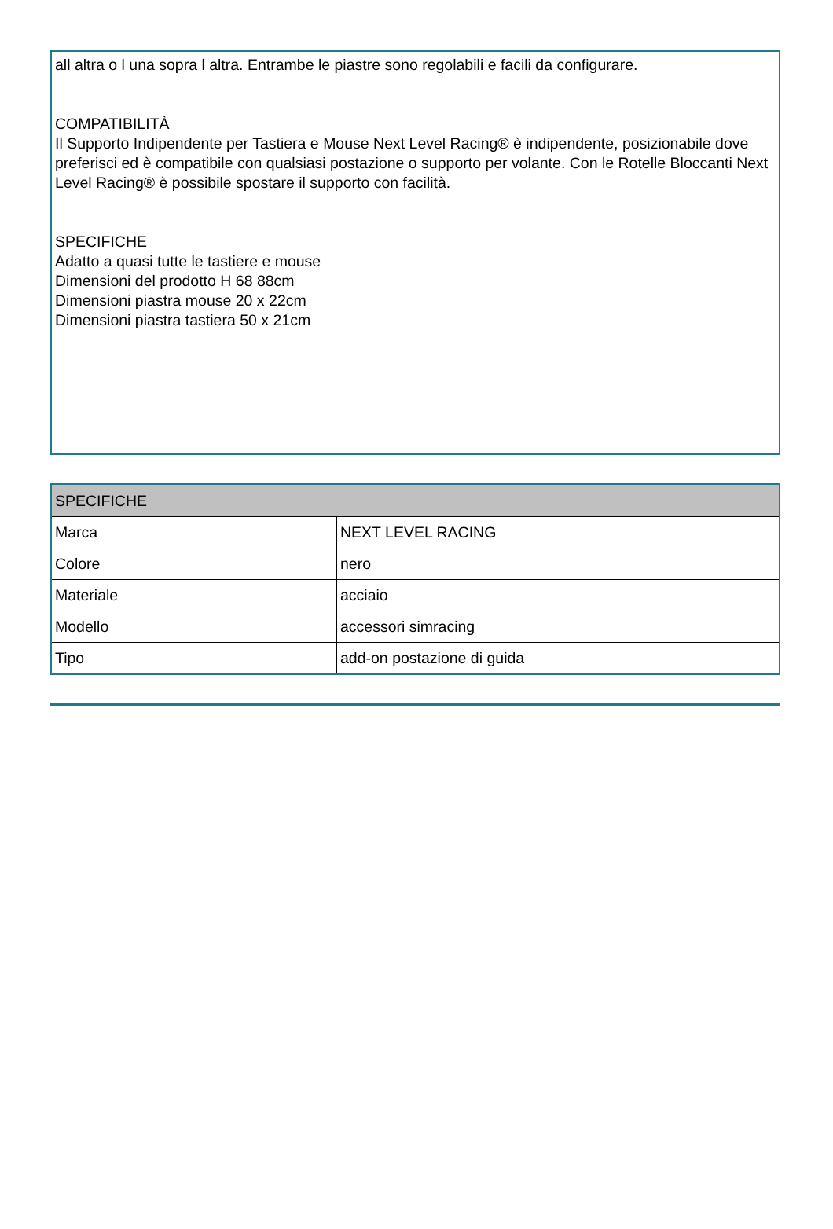all altra o l una sopra l altra. Entrambe le piastre sono regolabili e facili da configurare.
COMPATIBILITÀ
Il Supporto Indipendente per Tastiera e Mouse Next Level Racing® è indipendente, posizionabile dove preferisci ed è compatibile con qualsiasi postazione o supporto per volante. Con le Rotelle Bloccanti Next Level Racing® è possibile spostare il supporto con facilità.
SPECIFICHE
Adatto a quasi tutte le tastiere e mouse
Dimensioni del prodotto H 68 88cm
Dimensioni piastra mouse 20 x 22cm
Dimensioni piastra tastiera 50 x 21cm
| SPECIFICHE | |
| --- | --- |
| Marca | NEXT LEVEL RACING |
| Colore | nero |
| Materiale | acciaio |
| Modello | accessori simracing |
| Tipo | add-on postazione di guida |